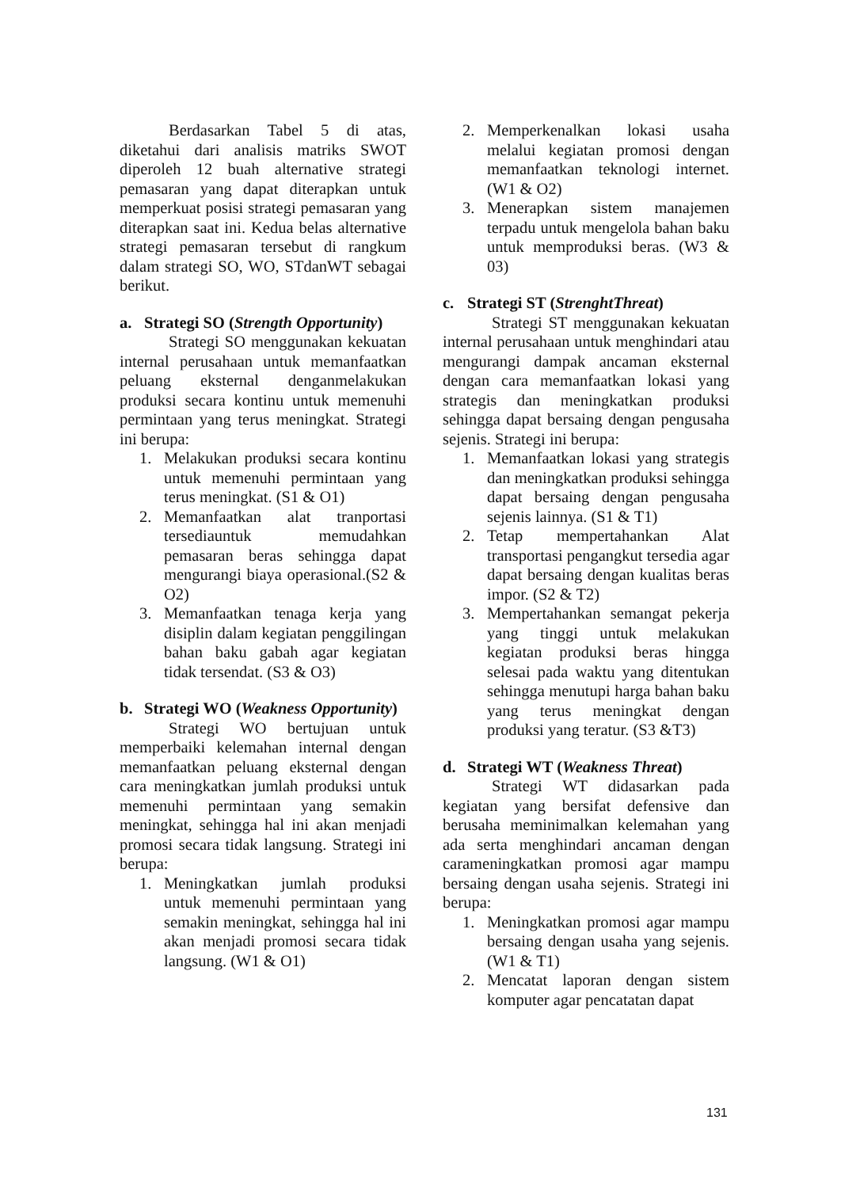Berdasarkan Tabel 5 di atas, diketahui dari analisis matriks SWOT diperoleh 12 buah alternative strategi pemasaran yang dapat diterapkan untuk memperkuat posisi strategi pemasaran yang diterapkan saat ini. Kedua belas alternative strategi pemasaran tersebut di rangkum dalam strategi SO, WO, STdanWT sebagai berikut.
a. Strategi SO (Strength Opportunity)
Strategi SO menggunakan kekuatan internal perusahaan untuk memanfaatkan peluang eksternal denganmelakukan produksi secara kontinu untuk memenuhi permintaan yang terus meningkat. Strategi ini berupa:
1. Melakukan produksi secara kontinu untuk memenuhi permintaan yang terus meningkat. (S1 & O1)
2. Memanfaatkan alat tranportasi tersediauntuk memudahkan pemasaran beras sehingga dapat mengurangi biaya operasional.(S2 & O2)
3. Memanfaatkan tenaga kerja yang disiplin dalam kegiatan penggilingan bahan baku gabah agar kegiatan tidak tersendat. (S3 & O3)
b. Strategi WO (Weakness Opportunity)
Strategi WO bertujuan untuk memperbaiki kelemahan internal dengan memanfaatkan peluang eksternal dengan cara meningkatkan jumlah produksi untuk memenuhi permintaan yang semakin meningkat, sehingga hal ini akan menjadi promosi secara tidak langsung. Strategi ini berupa:
1. Meningkatkan jumlah produksi untuk memenuhi permintaan yang semakin meningkat, sehingga hal ini akan menjadi promosi secara tidak langsung. (W1 & O1)
2. Memperkenalkan lokasi usaha melalui kegiatan promosi dengan memanfaatkan teknologi internet. (W1 & O2)
3. Menerapkan sistem manajemen terpadu untuk mengelola bahan baku untuk memproduksi beras. (W3 & 03)
c. Strategi ST (StrenghtThreat)
Strategi ST menggunakan kekuatan internal perusahaan untuk menghindari atau mengurangi dampak ancaman eksternal dengan cara memanfaatkan lokasi yang strategis dan meningkatkan produksi sehingga dapat bersaing dengan pengusaha sejenis. Strategi ini berupa:
1. Memanfaatkan lokasi yang strategis dan meningkatkan produksi sehingga dapat bersaing dengan pengusaha sejenis lainnya. (S1 & T1)
2. Tetap mempertahankan Alat transportasi pengangkut tersedia agar dapat bersaing dengan kualitas beras impor. (S2 & T2)
3. Mempertahankan semangat pekerja yang tinggi untuk melakukan kegiatan produksi beras hingga selesai pada waktu yang ditentukan sehingga menutupi harga bahan baku yang terus meningkat dengan produksi yang teratur. (S3 &T3)
d. Strategi WT (Weakness Threat)
Strategi WT didasarkan pada kegiatan yang bersifat defensive dan berusaha meminimalkan kelemahan yang ada serta menghindari ancaman dengan carameningkatkan promosi agar mampu bersaing dengan usaha sejenis. Strategi ini berupa:
1. Meningkatkan promosi agar mampu bersaing dengan usaha yang sejenis. (W1 & T1)
2. Mencatat laporan dengan sistem komputer agar pencatatan dapat
131